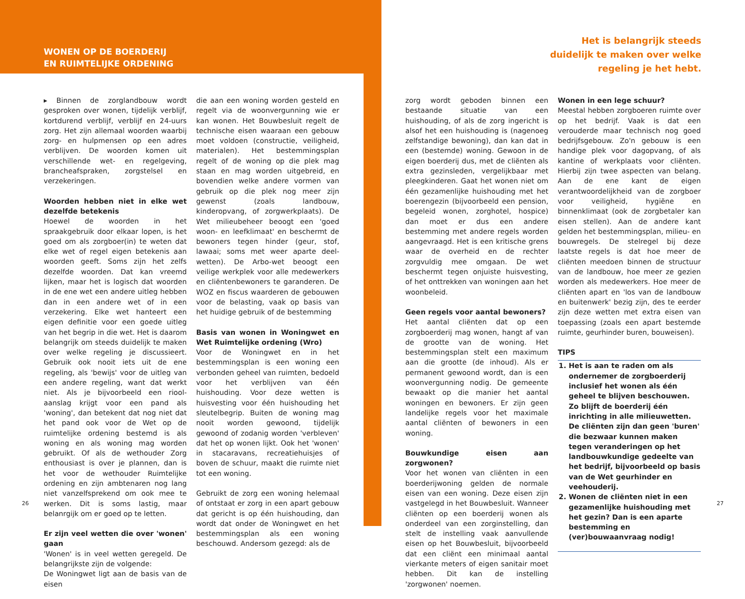WONEN OP DE BOERDERIJ
EN RUIMTELIJKE ORDENING
Het is belangrijk steeds duidelijk te maken over welke regeling je het hebt.
▸ Binnen de zorglandbouw wordt gesproken over wonen, tijdelijk verblijf, kortdurend verblijf, verblijf en 24-uurs zorg. Het zijn allemaal woorden waarbij zorg- en hulpmensen op een adres verblijven. De woorden komen uit verschillende wet- en regelgeving, brancheafspraken, zorgstelsel en verzekeringen.
Woorden hebben niet in elke wet dezelfde betekenis
Hoewel de woorden in het spraakgebruik door elkaar lopen, is het goed om als zorgboer(in) te weten dat elke wet of regel eigen betekenis aan woorden geeft. Soms zijn het zelfs dezelfde woorden. Dat kan vreemd lijken, maar het is logisch dat woorden in de ene wet een andere uitleg hebben dan in een andere wet of in een verzekering. Elke wet hanteert een eigen definitie voor een goede uitleg van het begrip in die wet. Het is daarom belangrijk om steeds duidelijk te maken over welke regeling je discussieert. Gebruik ook nooit iets uit de ene regeling, als 'bewijs' voor de uitleg van een andere regeling, want dat werkt niet. Als je bijvoorbeeld een riool-aanslag krijgt voor een pand als 'woning', dan betekent dat nog niet dat het pand ook voor de Wet op de ruimtelijke ordening bestemd is als woning en als woning mag worden gebruikt. Of als de wethouder Zorg enthousiast is over je plannen, dan is het voor de wethouder Ruimtelijke ordening en zijn ambtenaren nog lang niet vanzelfsprekend om ook mee te werken. Dit is soms lastig, maar belanrgijk om er goed op te letten.
Er zijn veel wetten die over 'wonen' gaan
'Wonen' is in veel wetten geregeld. De belangrijkste zijn de volgende:
De Woningwet ligt aan de basis van de eisen
die aan een woning worden gesteld en regelt via de woonvergunning wie er kan wonen. Het Bouwbesluit regelt de technische eisen waaraan een gebouw moet voldoen (constructie, veiligheid, materialen). Het bestemmingsplan regelt of de woning op die plek mag staan en mag worden uitgebreid, en bovendien welke andere vormen van gebruik op die plek nog meer zijn gewenst (zoals landbouw, kinderopvang, of zorgwerkplaats). De Wet milieubeheer beoogt een 'goed woon- en leefklimaat' en beschermt de bewoners tegen hinder (geur, stof, lawaai; soms met weer aparte deel-wetten). De Arbo-wet beoogt een veilige werkplek voor alle medewerkers en cliëntenbewoners te garanderen. De WOZ en fiscus waarderen de gebouwen voor de belasting, vaak op basis van het huidige gebruik of de bestemming
Basis van wonen in Woningwet en Wet Ruimtelijke ordening (Wro)
Voor de Woningwet en in het bestemmingsplan is een woning een verbonden geheel van ruimten, bedoeld voor het verblijven van één huishouding. Voor deze wetten is huisvesting voor één huishouding het sleutelbegrip. Buiten de woning mag nooit worden gewoond, tijdelijk gewoond of zodanig worden 'verbleven' dat het op wonen lijkt. Ook het 'wonen' in stacaravans, recreatiehuisjes of boven de schuur, maakt die ruimte niet tot een woning.
Gebruikt de zorg een woning helemaal of ontstaat er zorg in een apart gebouw dat gericht is op één huishouding, dan wordt dat onder de Woningwet en het bestemmingsplan als een woning beschouwd. Andersom gezegd: als de
zorg wordt geboden binnen een bestaande situatie van een huishouding, of als de zorg ingericht is alsof het een huishouding is (nagenoeg zelfstandige bewoning), dan kan dat in een (bestemde) woning. Gewoon in de eigen boerderij dus, met de cliënten als extra gezinsleden, vergelijkbaar met pleegkinderen. Gaat het wonen niet om één gezamenlijke huishouding met het boerengezin (bijvoorbeeld een pension, begeleid wonen, zorghotel, hospice) dan moet er dus een andere bestemming met andere regels worden aangevraagd. Het is een kritische grens waar de overheid en de rechter zorgvuldig mee omgaan. De wet beschermt tegen onjuiste huisvesting, of het onttrekken van woningen aan het woonbeleid.
Geen regels voor aantal bewoners?
Het aantal cliënten dat op een zorgboerderij mag wonen, hangt af van de grootte van de woning. Het bestemmingsplan stelt een maximum aan die grootte (de inhoud). Als er permanent gewoond wordt, dan is een woonvergunning nodig. De gemeente bewaakt op die manier het aantal woningen en bewoners. Er zijn geen landelijke regels voor het maximale aantal cliënten of bewoners in een woning.
Bouwkundige eisen aan zorgwonen?
Voor het wonen van cliënten in een boerderijwoning gelden de normale eisen van een woning. Deze eisen zijn vastgelegd in het Bouwbesluit. Wanneer cliënten op een boerderij wonen als onderdeel van een zorginstelling, dan stelt de instelling vaak aanvullende eisen op het Bouwbesluit, bijvoorbeeld dat een cliënt een minimaal aantal vierkante meters of eigen sanitair moet hebben. Dit kan de instelling 'zorgwonen' noemen.
Wonen in een lege schuur?
Meestal hebben zorgboeren ruimte over op het bedrijf. Vaak is dat een verouderde maar technisch nog goed bedrijfsgebouw. Zo'n gebouw is een handige plek voor dagopvang, of als kantine of werkplaats voor cliënten. Hierbij zijn twee aspecten van belang. Aan de ene kant de eigen verantwoordelijkheid van de zorgboer voor veiligheid, hygiëne en binnenklimaat (ook de zorgbetaler kan eisen stellen). Aan de andere kant gelden het bestemmingsplan, milieu- en bouwregels. De stelregel bij deze laatste regels is dat hoe meer de cliënten meedoen binnen de structuur van de landbouw, hoe meer ze gezien worden als medewerkers. Hoe meer de cliënten apart en 'los van de landbouw en buitenwerk' bezig zijn, des te eerder zijn deze wetten met extra eisen van toepassing (zoals een apart bestemde ruimte, geurhinder buren, bouweisen).
TIPS
1. Het is aan te raden om als ondernemer de zorgboerderij inclusief het wonen als één geheel te blijven beschouwen. Zo blijft de boerderij één inrichting in alle milieuwetten. De cliënten zijn dan geen 'buren' die bezwaar kunnen maken tegen veranderingen op het landbouwkundige gedeelte van het bedrijf, bijvoorbeeld op basis van de Wet geurhinder en veehouderij.
2. Wonen de cliënten niet in een gezamenlijke huishouding met het gezin? Dan is een aparte bestemming en (ver)bouwaanvraag nodig!
26 27